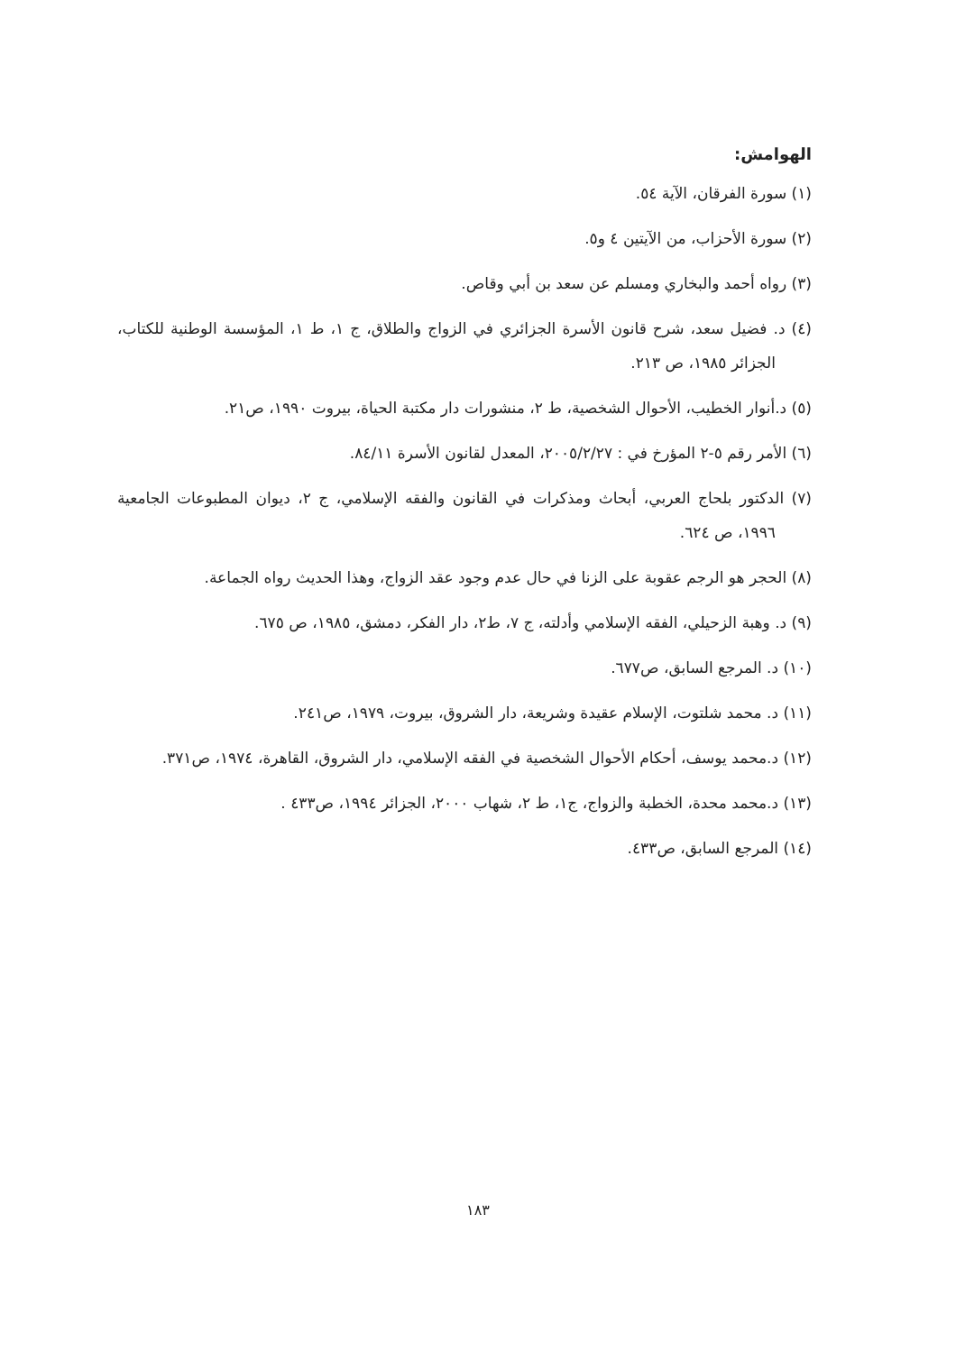الهوامش:
(١) سورة الفرقان، الآية ٥٤.
(٢) سورة الأحزاب، من الآيتين ٤ و٥.
(٣) رواه أحمد والبخاري ومسلم عن سعد بن أبي وقاص.
(٤) د. فضيل سعد، شرح قانون الأسرة الجزائري في الزواج والطلاق، ج ١، ط ١، المؤسسة الوطنية للكتاب، الجزائر ١٩٨٥، ص ٢١٣.
(٥) د.أنوار الخطيب، الأحوال الشخصية، ط ٢، منشورات دار مكتبة الحياة، بيروت ١٩٩٠، ص٢١.
(٦) الأمر رقم ٥-٢ المؤرخ في : ٢٠٠٥/٢/٢٧، المعدل لقانون الأسرة ٨٤/١١.
(٧) الدكتور بلحاج العربي، أبحاث ومذكرات في القانون والفقه الإسلامي، ج ٢، ديوان المطبوعات الجامعية ١٩٩٦، ص ٦٢٤.
(٨) الحجر هو الرجم عقوبة على الزنا في حال عدم وجود عقد الزواج، وهذا الحديث رواه الجماعة.
(٩) د. وهبة الزحيلي، الفقه الإسلامي وأدلته، ج ٧، ط٢، دار الفكر، دمشق، ١٩٨٥، ص ٦٧٥.
(١٠) د. المرجع السابق، ص٦٧٧.
(١١) د. محمد شلتوت، الإسلام عقيدة وشريعة، دار الشروق، بيروت، ١٩٧٩، ص٢٤١.
(١٢) د.محمد يوسف، أحكام الأحوال الشخصية في الفقه الإسلامي، دار الشروق، القاهرة، ١٩٧٤، ص٣٧١.
(١٣) د.محمد محدة، الخطبة والزواج، ج١، ط ٢، شهاب ٢٠٠٠، الجزائر ١٩٩٤، ص٤٣٣ .
(١٤) المرجع السابق، ص٤٣٣.
١٨٣